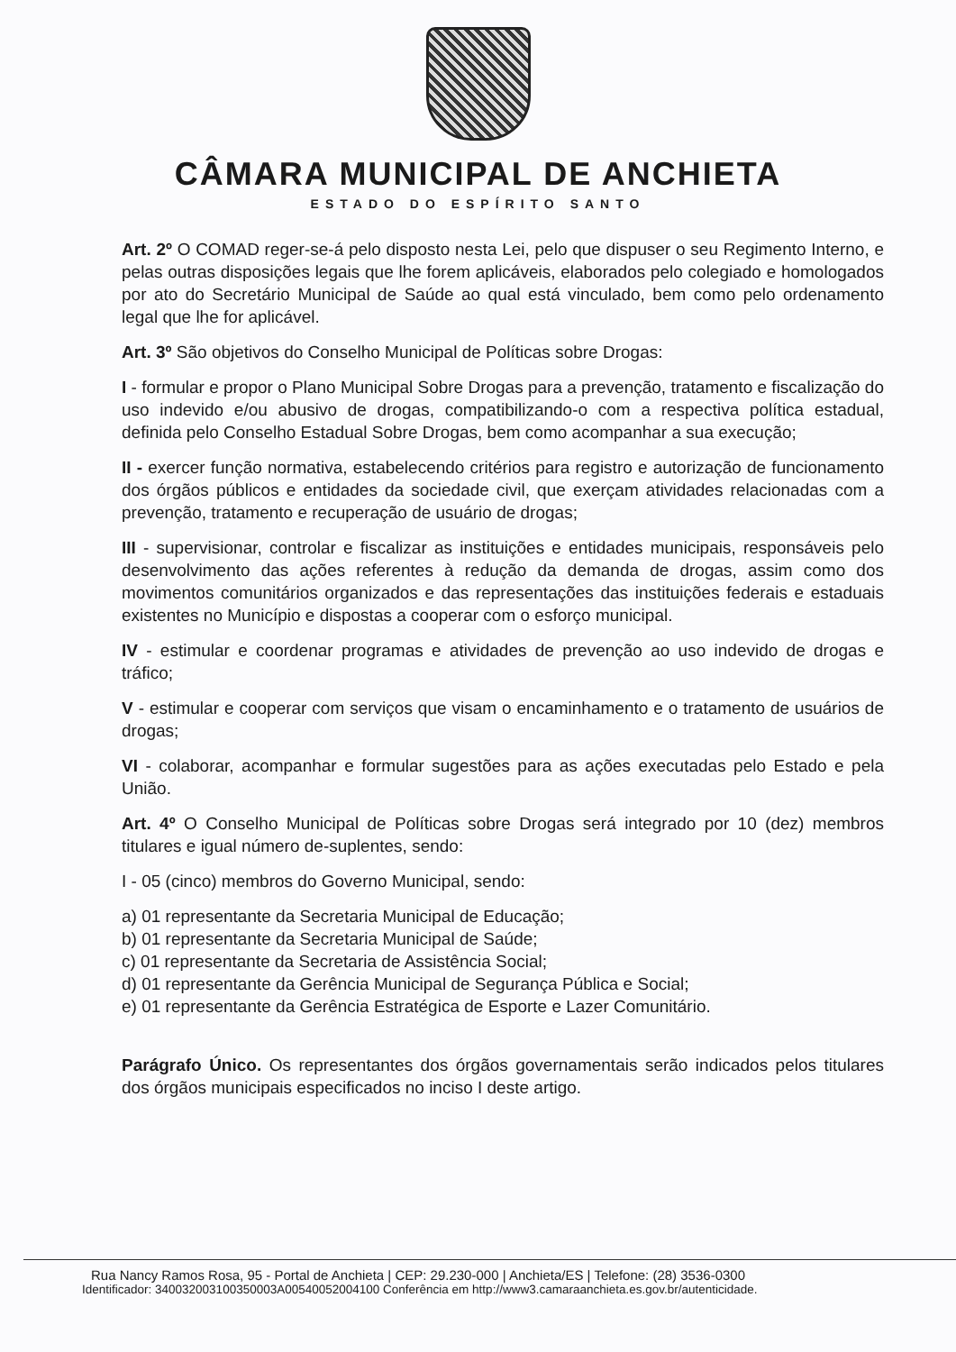CÂMARA MUNICIPAL DE ANCHIETA
ESTADO DO ESPÍRITO SANTO
Art. 2º O COMAD reger-se-á pelo disposto nesta Lei, pelo que dispuser o seu Regimento Interno, e pelas outras disposições legais que lhe forem aplicáveis, elaborados pelo colegiado e homologados por ato do Secretário Municipal de Saúde ao qual está vinculado, bem como pelo ordenamento legal que lhe for aplicável.
Art. 3º São objetivos do Conselho Municipal de Políticas sobre Drogas:
I - formular e propor o Plano Municipal Sobre Drogas para a prevenção, tratamento e fiscalização do uso indevido e/ou abusivo de drogas, compatibilizando-o com a respectiva política estadual, definida pelo Conselho Estadual Sobre Drogas, bem como acompanhar a sua execução;
II - exercer função normativa, estabelecendo critérios para registro e autorização de funcionamento dos órgãos públicos e entidades da sociedade civil, que exerçam atividades relacionadas com a prevenção, tratamento e recuperação de usuário de drogas;
III - supervisionar, controlar e fiscalizar as instituições e entidades municipais, responsáveis pelo desenvolvimento das ações referentes à redução da demanda de drogas, assim como dos movimentos comunitários organizados e das representações das instituições federais e estaduais existentes no Município e dispostas a cooperar com o esforço municipal.
IV - estimular e coordenar programas e atividades de prevenção ao uso indevido de drogas e tráfico;
V - estimular e cooperar com serviços que visam o encaminhamento e o tratamento de usuários de drogas;
VI - colaborar, acompanhar e formular sugestões para as ações executadas pelo Estado e pela União.
Art. 4º O Conselho Municipal de Políticas sobre Drogas será integrado por 10 (dez) membros titulares e igual número de-suplentes, sendo:
I - 05 (cinco) membros do Governo Municipal, sendo:
a) 01 representante da Secretaria Municipal de Educação;
b) 01 representante da Secretaria Municipal de Saúde;
c) 01 representante da Secretaria de Assistência Social;
d) 01 representante da Gerência Municipal de Segurança Pública e Social;
e) 01 representante da Gerência Estratégica de Esporte e Lazer Comunitário.
Parágrafo Único. Os representantes dos órgãos governamentais serão indicados pelos titulares dos órgãos municipais especificados no inciso I deste artigo.
Rua Nancy Ramos Rosa, 95 - Portal de Anchieta | CEP: 29.230-000 | Anchieta/ES | Telefone: (28) 3536-0300
Identificador: 340032003100350003A00540052004100 Conferência em http://www3.camaraanchieta.es.gov.br/autenticidade.